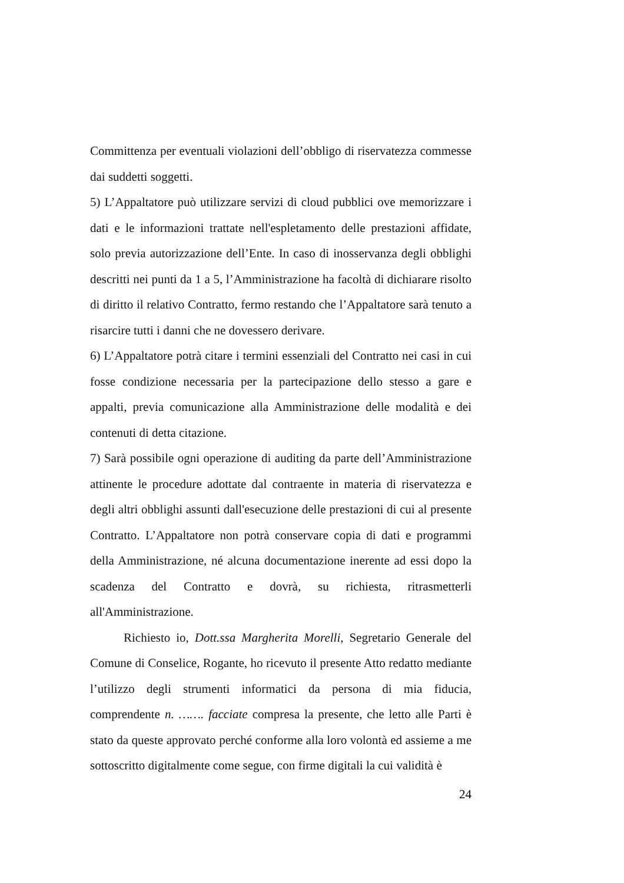Committenza per eventuali violazioni dell’obbligo di riservatezza commesse dai suddetti soggetti.
5) L’Appaltatore può utilizzare servizi di cloud pubblici ove memorizzare i dati e le informazioni trattate nell'espletamento delle prestazioni affidate, solo previa autorizzazione dell’Ente. In caso di inosservanza degli obblighi descritti nei punti da 1 a 5, l’Amministrazione ha facoltà di dichiarare risolto di diritto il relativo Contratto, fermo restando che l’Appaltatore sarà tenuto a risarcire tutti i danni che ne dovessero derivare.
6) L’Appaltatore potrà citare i termini essenziali del Contratto nei casi in cui fosse condizione necessaria per la partecipazione dello stesso a gare e appalti, previa comunicazione alla Amministrazione delle modalità e dei contenuti di detta citazione.
7) Sarà possibile ogni operazione di auditing da parte dell’Amministrazione attinente le procedure adottate dal contraente in materia di riservatezza e degli altri obblighi assunti dall'esecuzione delle prestazioni di cui al presente Contratto. L’Appaltatore non potrà conservare copia di dati e programmi della Amministrazione, né alcuna documentazione inerente ad essi dopo la scadenza del Contratto e dovrà, su richiesta, ritrasmetterli all'Amministrazione.
Richiesto io, Dott.ssa Margherita Morelli, Segretario Generale del Comune di Conselice, Rogante, ho ricevuto il presente Atto redatto mediante l’utilizzo degli strumenti informatici da persona di mia fiducia, comprendente n. ……. facciate compresa la presente, che letto alle Parti è stato da queste approvato perché conforme alla loro volontà ed assieme a me sottoscritto digitalmente come segue, con firme digitali la cui validità è
24